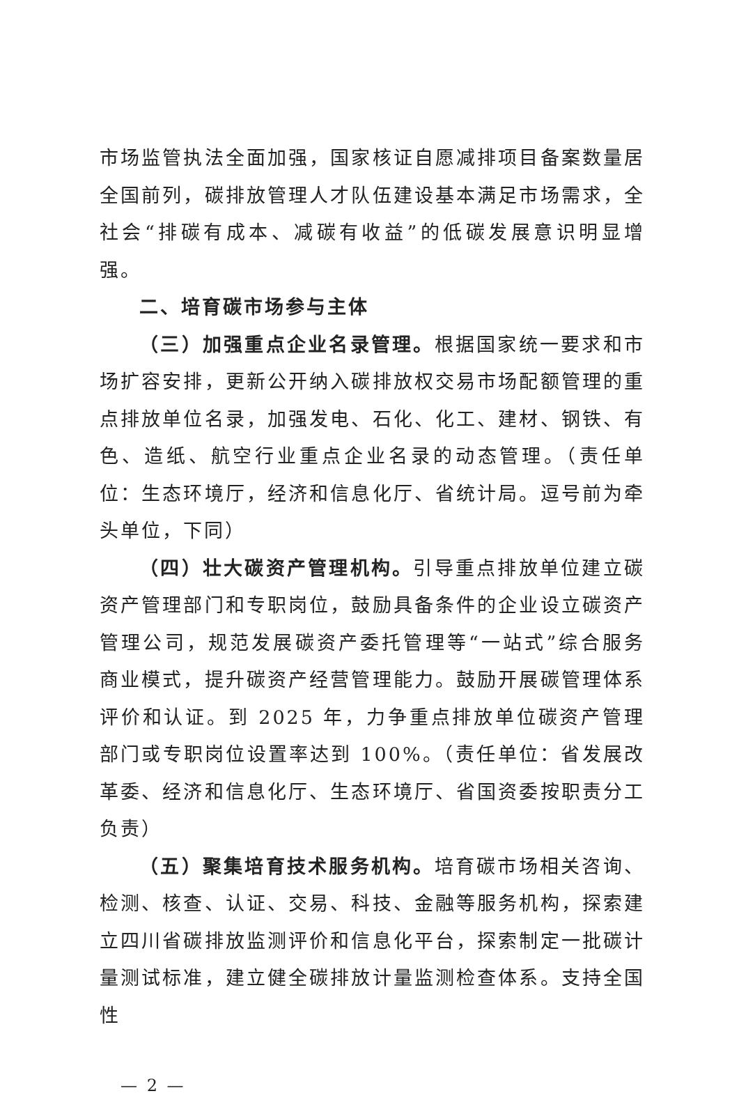市场监管执法全面加强，国家核证自愿减排项目备案数量居全国前列，碳排放管理人才队伍建设基本满足市场需求，全社会“排碳有成本、减碳有收益”的低碳发展意识明显增强。
二、培育碳市场参与主体
（三）加强重点企业名录管理。根据国家统一要求和市场扩容安排，更新公开纳入碳排放权交易市场配额管理的重点排放单位名录，加强发电、石化、化工、建材、钢铁、有色、造纸、航空行业重点企业名录的动态管理。（责任单位：生态环境厅，经济和信息化厅、省统计局。逗号前为牵头单位，下同）
（四）壮大碳资产管理机构。引导重点排放单位建立碳资产管理部门和专职岗位，鼓励具备条件的企业设立碳资产管理公司，规范发展碳资产委托管理等“一站式”综合服务商业模式，提升碳资产经营管理能力。鼓励开展碳管理体系评价和认证。到 2025 年，力争重点排放单位碳资产管理部门或专职岗位设置率达到 100%。（责任单位：省发展改革委、经济和信息化厅、生态环境厅、省国资委按职责分工负责）
（五）聚集培育技术服务机构。培育碳市场相关咨询、检测、核查、认证、交易、科技、金融等服务机构，探索建立四川省碳排放监测评价和信息化平台，探索制定一批碳计量测试标准，建立健全碳排放计量监测检查体系。支持全国性
— 2 —